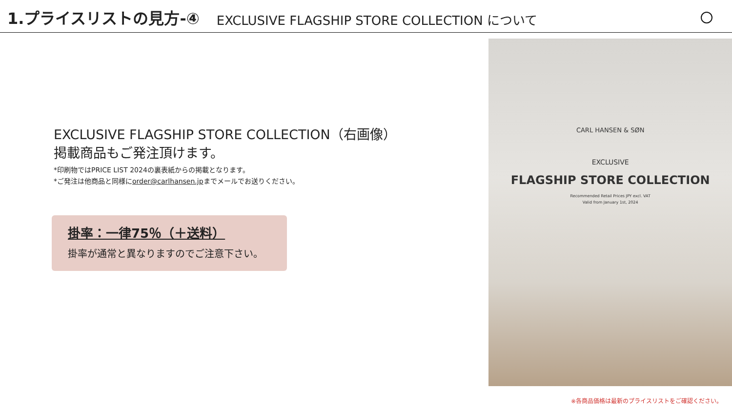1.プライスリストの見方-④ EXCLUSIVE FLAGSHIP STORE COLLECTION について
EXCLUSIVE FLAGSHIP STORE COLLECTION（右画像）
掲載商品もご発注頂けます。
*印刷物ではPRICE LIST 2024の裏表紙からの掲載となります。
*ご発注は他商品と同様にorder@carlhansen.jpまでメールでお送りください。
掛率：一律75％（＋送料）
掛率が通常と異なりますのでご注意下さい。
CARL HANSEN & SØN
EXCLUSIVE
FLAGSHIP STORE COLLECTION
Recommended Retail Prices JPY excl. VAT
Valid from January 1st, 2024
※各商品価格は最新のプライスリストをご確認ください。